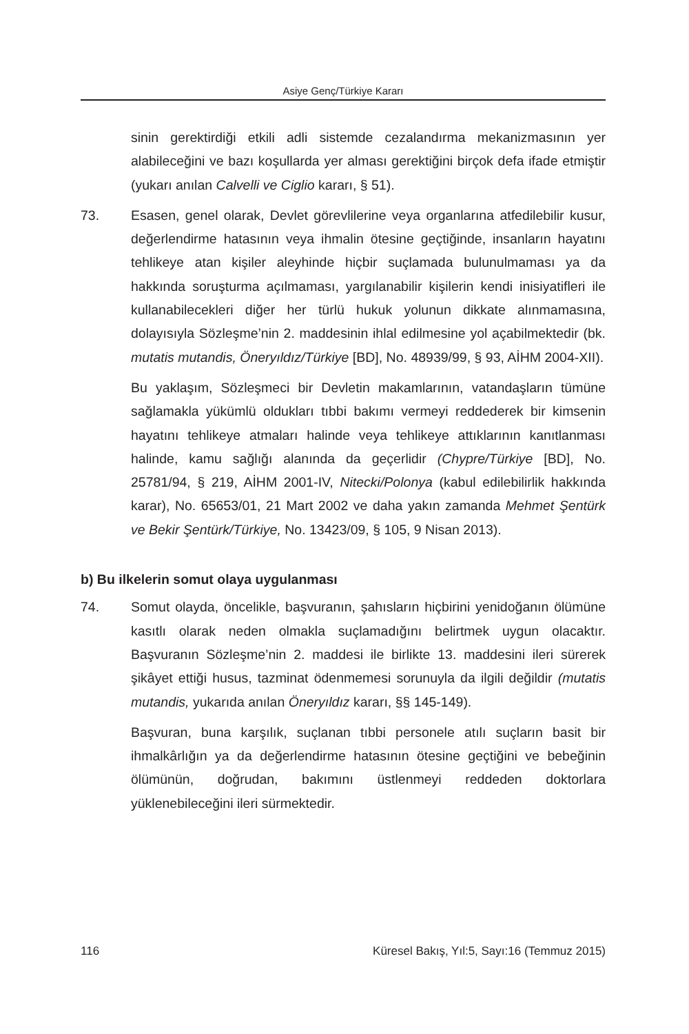Asiye Genç/Türkiye Kararı
sinin gerektirdiği etkili adli sistemde cezalandırma mekanizmasının yer alabileceğini ve bazı koşullarda yer alması gerektiğini birçok defa ifade etmiştir (yukarı anılan Calvelli ve Ciglio kararı, § 51).
73. Esasen, genel olarak, Devlet görevlilerine veya organlarına atfedilebilir kusur, değerlendirme hatasının veya ihmalin ötesine geçtiğinde, insanların hayatını tehlikeye atan kişiler aleyhinde hiçbir suçlamada bulunulmaması ya da hakkında soruşturma açılmaması, yargılanabilir kişilerin kendi inisiyatifleri ile kullanabilecekleri diğer her türlü hukuk yolunun dikkate alınmamasına, dolayısıyla Sözleşme’nin 2. maddesinin ihlal edilmesine yol açabilmektedir (bk. mutatis mutandis, Öneryıldız/Türkiye [BD], No. 48939/99, § 93, AİHM 2004-XII).
Bu yaklaşım, Sözleşmeci bir Devletin makamlarının, vatandaşların tümüne sağlamakla yükümlü oldukları tıbbi bakımı vermeyi reddederek bir kimsenin hayatını tehlikeye atmaları halinde veya tehlikeye attıklarının kanıtlanması halinde, kamu sağlığı alanında da geçerlidir (Chypre/Türkiye [BD], No. 25781/94, § 219, AİHM 2001-IV, Nitecki/Polonya (kabul edilebilirlik hakkında karar), No. 65653/01, 21 Mart 2002 ve daha yakın zamanda Mehmet Şentürk ve Bekir Şentürk/Türkiye, No. 13423/09, § 105, 9 Nisan 2013).
b) Bu ilkelerin somut olaya uygulanması
74. Somut olayda, öncelikle, başvuranın, şahısların hiçbirini yenidoğanın ölümüne kasıtlı olarak neden olmakla suçlamadığını belirtmek uygun olacaktır. Başvuranın Sözleşme’nin 2. maddesi ile birlikte 13. maddesini ileri sürerek şikâyet ettiği husus, tazminat ödenmemesi sorunuyla da ilgili değildir (mutatis mutandis, yukarıda anılan Öneryıldız kararı, §§ 145-149).
Başvuran, buna karşılık, suçlanan tıbbi personele atılı suçların basit bir ihmalkârlığın ya da değerlendirme hatasının ötesine geçtiğini ve bebeğinin ölümünün, doğrudan, bakımını üstlenmeyi reddeden doktorlara yüklenebileceğini ileri sürmektedir.
116 Küresel Bakış, Yıl:5, Sayı:16 (Temmuz 2015)